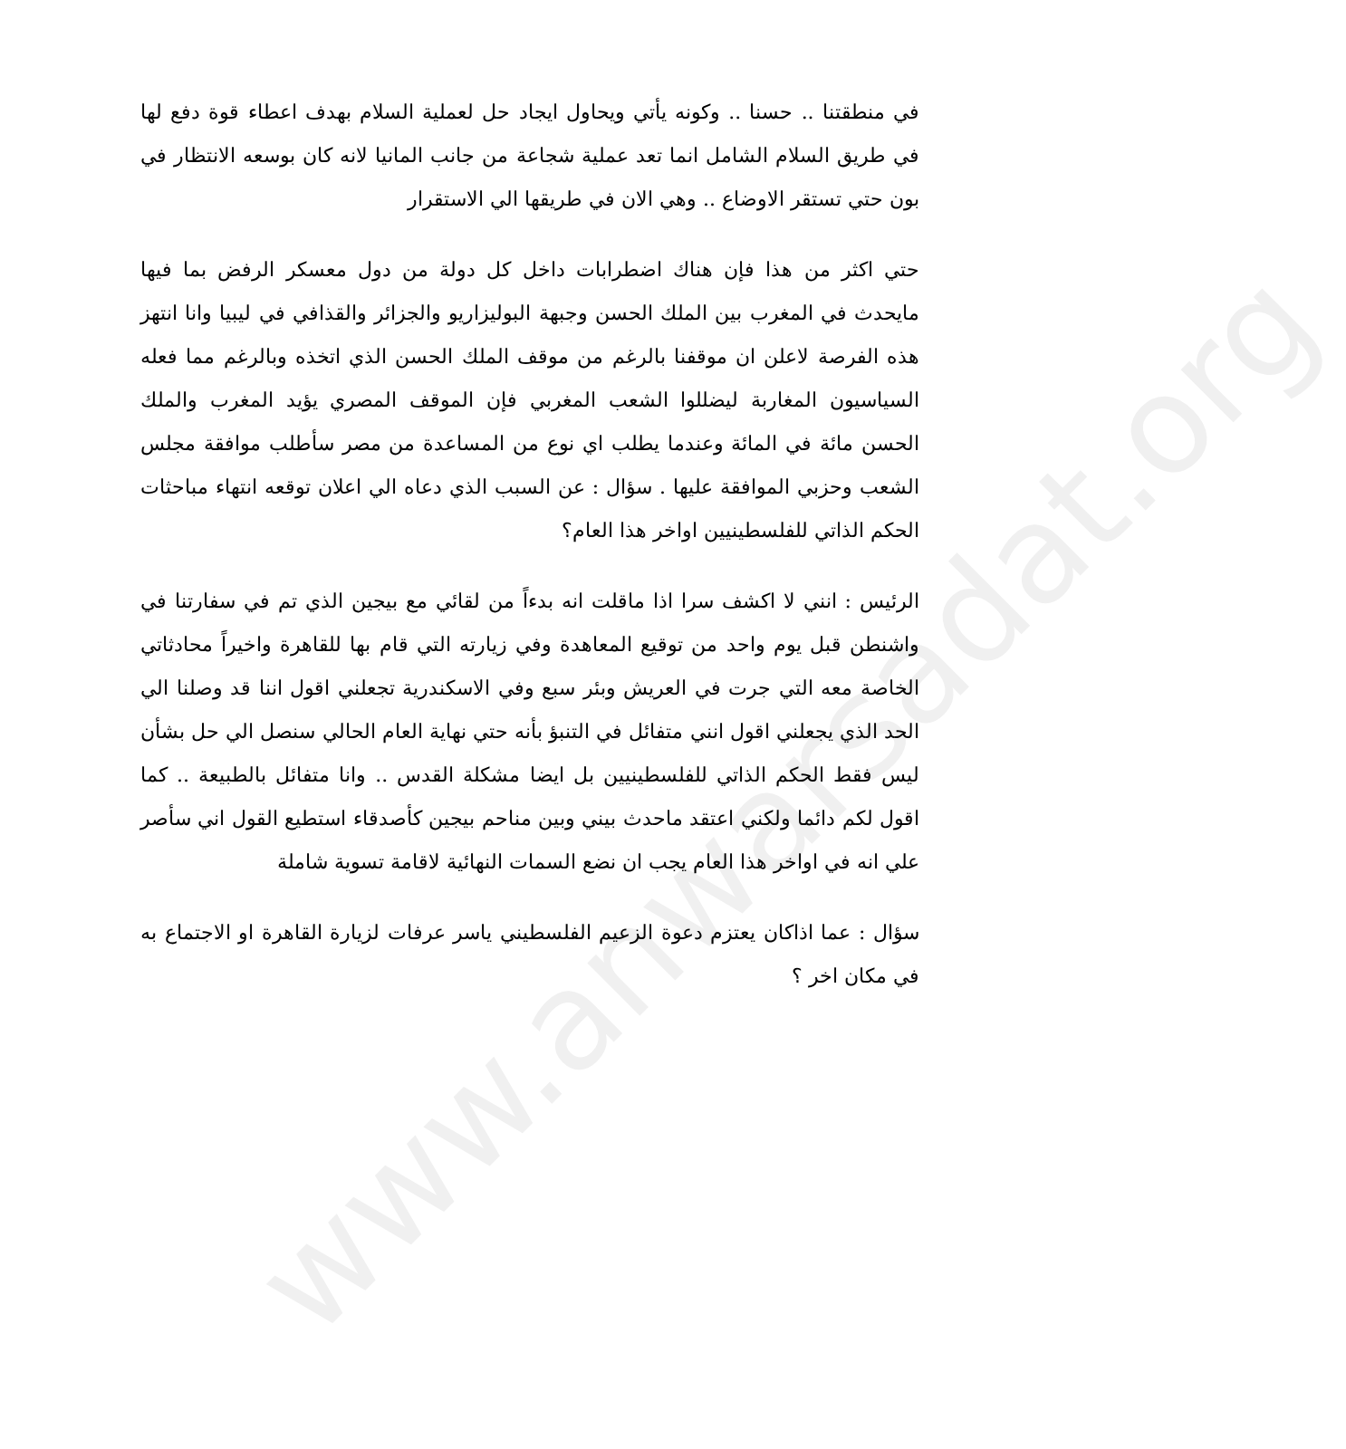www.anwarsadat.org
في منطقتنا .. حسنا .. وكونه يأتي ويحاول ايجاد حل لعملية السلام بهدف اعطاء قوة دفع لها في طريق السلام الشامل انما تعد عملية شجاعة من جانب المانيا لانه كان بوسعه الانتظار في بون حتي تستقر الاوضاع .. وهي الان في طريقها الي الاستقرار
حتي اكثر من هذا فإن هناك اضطرابات داخل كل دولة من دول معسكر الرفض بما فيها مايحدث في المغرب بين الملك الحسن وجبهة البوليزاريو والجزائر والقذافي في ليبيا وانا انتهز هذه الفرصة لاعلن ان موقفنا بالرغم من موقف الملك الحسن الذي اتخذه وبالرغم مما فعله السياسيون المغاربة ليضللوا الشعب المغربي فإن الموقف المصري يؤيد المغرب والملك الحسن مائة في المائة وعندما يطلب اي نوع من المساعدة من مصر سأطلب موافقة مجلس الشعب وحزبي الموافقة عليها . سؤال : عن السبب الذي دعاه الي اعلان توقعه انتهاء مباحثات الحكم الذاتي للفلسطينيين اواخر هذا العام؟
الرئيس : انني لا اكشف سرا اذا ماقلت انه بدءاً من لقائي مع بيجين الذي تم في سفارتنا في واشنطن قبل يوم واحد من توقيع المعاهدة وفي زيارته التي قام بها للقاهرة واخيراً محادثاتي الخاصة معه التي جرت في العريش وبئر سبع وفي الاسكندرية تجعلني اقول اننا قد وصلنا الي الحد الذي يجعلني اقول انني متفائل في التنبؤ بأنه حتي نهاية العام الحالي سنصل الي حل بشأن ليس فقط الحكم الذاتي للفلسطينيين بل ايضا مشكلة القدس .. وانا متفائل بالطبيعة .. كما اقول لكم دائما ولكني اعتقد ماحدث بيني وبين مناحم بيجين كأصدقاء استطيع القول اني سأصر علي انه في اواخر هذا العام يجب ان نضع السمات النهائية لاقامة تسوية شاملة
سؤال : عما اذاكان يعتزم دعوة الزعيم الفلسطيني ياسر عرفات لزيارة القاهرة او الاجتماع به في مكان اخر ؟